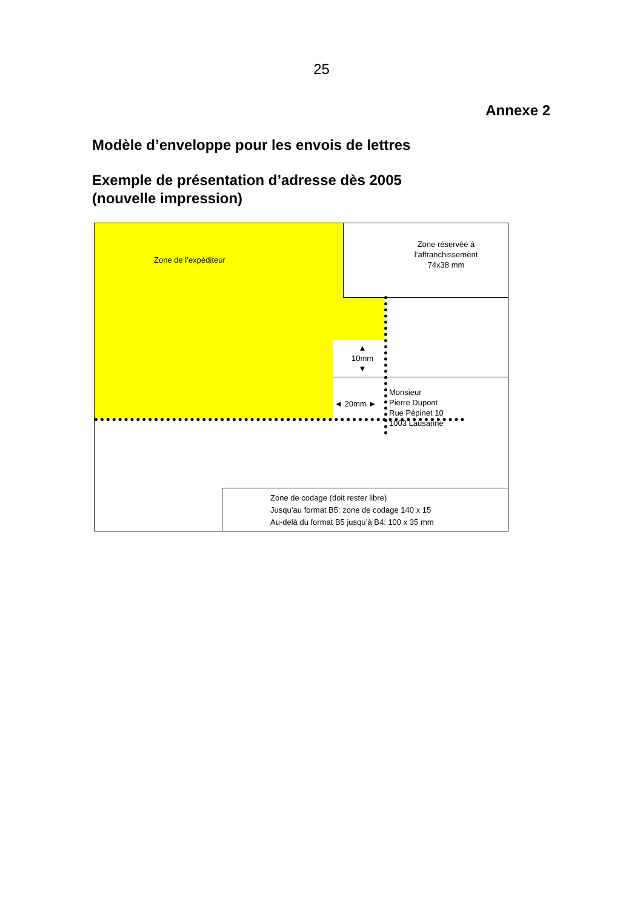25
Annexe 2
Modèle d’enveloppe pour les envois de lettres
Exemple de présentation d’adresse dès 2005
(nouvelle impression)
Zone de l’expéditeur
Zone réservée à
l’affranchissement
74x38 mm
▲
10mm
▼
◄ 20mm ►
Monsieur
Pierre Dupont
Rue Pépinet 10
1003 Lausanne
Zone de codage (doit rester libre)
Jusqu’au format B5: zone de codage 140 x 15
Au-delà du format B5 jusqu’à B4: 100 x 35 mm